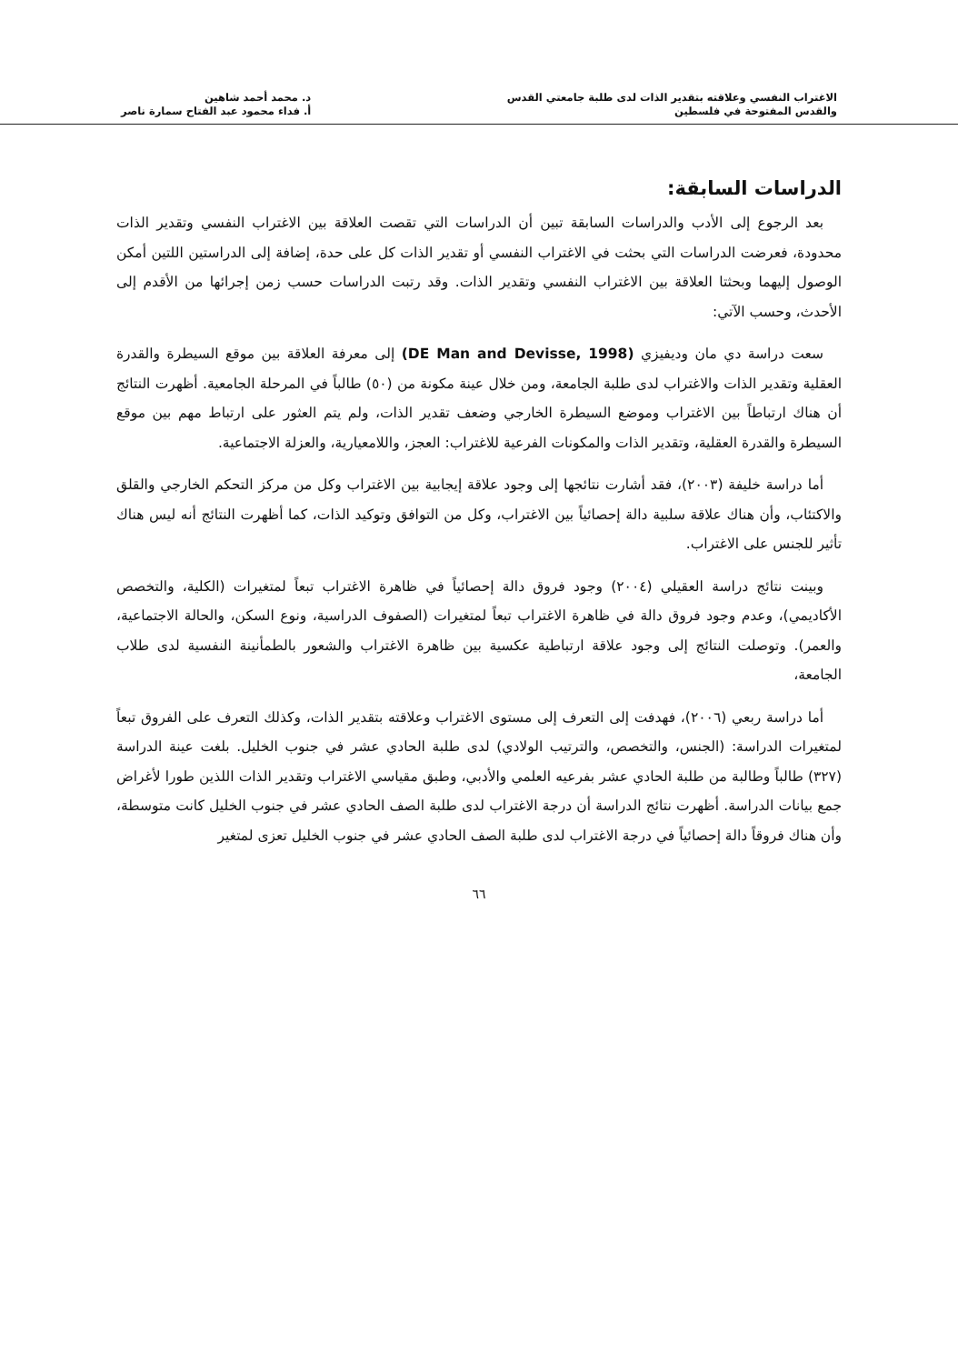الاغتراب النفسي وعلاقته بتقدير الذات لدى طلبة جامعتي القدس
والقدس المفتوحة في فلسطين
د. محمد أحمد شاهين
أ. فداء محمود عبد الفتاح سمارة ناصر
الدراسات السابقة:
بعد الرجوع إلى الأدب والدراسات السابقة تبين أن الدراسات التي تقصت العلاقة بين الاغتراب النفسي وتقدير الذات محدودة، فعرضت الدراسات التي بحثت في الاغتراب النفسي أو تقدير الذات كل على حدة، إضافة إلى الدراستين اللتين أمكن الوصول إليهما وبحثتا العلاقة بين الاغتراب النفسي وتقدير الذات. وقد رتبت الدراسات حسب زمن إجرائها من الأقدم إلى الأحدث، وحسب الآتي:
سعت دراسة دي مان وديفيزي (DE Man and Devisse, 1998) إلى معرفة العلاقة بين موقع السيطرة والقدرة العقلية وتقدير الذات والاغتراب لدى طلبة الجامعة، ومن خلال عينة مكونة من (٥٠) طالباً في المرحلة الجامعية. أظهرت النتائج أن هناك ارتباطاً بين الاغتراب وموضع السيطرة الخارجي وضعف تقدير الذات، ولم يتم العثور على ارتباط مهم بين موقع السيطرة والقدرة العقلية، وتقدير الذات والمكونات الفرعية للاغتراب: العجز، واللامعيارية، والعزلة الاجتماعية.
أما دراسة خليفة (٢٠٠٣)، فقد أشارت نتائجها إلى وجود علاقة إيجابية بين الاغتراب وكل من مركز التحكم الخارجي والقلق والاكتئاب، وأن هناك علاقة سلبية دالة إحصائياً بين الاغتراب، وكل من التوافق وتوكيد الذات، كما أظهرت النتائج أنه ليس هناك تأثير للجنس على الاغتراب.
وبينت نتائج دراسة العقيلي (٢٠٠٤) وجود فروق دالة إحصائياً في ظاهرة الاغتراب تبعاً لمتغيرات (الكلية، والتخصص الأكاديمي)، وعدم وجود فروق دالة في ظاهرة الاغتراب تبعاً لمتغيرات (الصفوف الدراسية، ونوع السكن، والحالة الاجتماعية، والعمر). وتوصلت النتائج إلى وجود علاقة ارتباطية عكسية بين ظاهرة الاغتراب والشعور بالطمأنينة النفسية لدى طلاب الجامعة،
أما دراسة ربعي (٢٠٠٦)، فهدفت إلى التعرف إلى مستوى الاغتراب وعلاقته بتقدير الذات، وكذلك التعرف على الفروق تبعاً لمتغيرات الدراسة: (الجنس، والتخصص، والترتيب الولادي) لدى طلبة الحادي عشر في جنوب الخليل. بلغت عينة الدراسة (٣٢٧) طالباً وطالبة من طلبة الحادي عشر بفرعيه العلمي والأدبي، وطبق مقياسي الاغتراب وتقدير الذات اللذين طورا لأغراض جمع بيانات الدراسة. أظهرت نتائج الدراسة أن درجة الاغتراب لدى طلبة الصف الحادي عشر في جنوب الخليل كانت متوسطة، وأن هناك فروقاً دالة إحصائياً في درجة الاغتراب لدى طلبة الصف الحادي عشر في جنوب الخليل تعزى لمتغير
٦٦